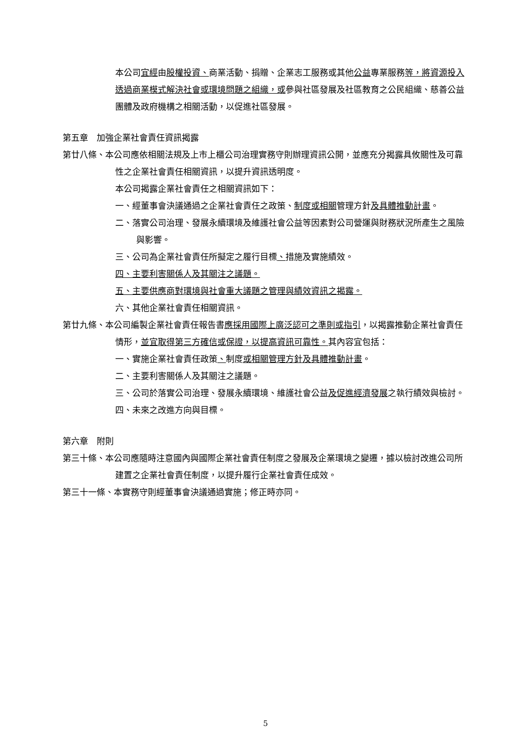本公司宜經由股權投資、商業活動、捐贈、企業志工服務或其他公益專業服務等，將資源投入透過商業模式解決社會或環境問題之組織，或參與社區發展及社區教育之公民組織、慈善公益團體及政府機構之相關活動，以促進社區發展。
第五章　加強企業社會責任資訊揭露
第廿八條、本公司應依相關法規及上市上櫃公司治理實務守則辦理資訊公開，並應充分揭露具攸關性及可靠性之企業社會責任相關資訊，以提升資訊透明度。
本公司揭露企業社會責任之相關資訊如下：
一、經董事會決議通過之企業社會責任之政策、制度或相關管理方針及具體推動計畫。
二、落實公司治理、發展永續環境及維護社會公益等因素對公司營運與財務狀況所產生之風險與影響。
三、公司為企業社會責任所擬定之履行目標、措施及實施績效。
四、主要利害關係人及其關注之議題。
五、主要供應商對環境與社會重大議題之管理與績效資訊之揭露。
六、其他企業社會責任相關資訊。
第廿九條、本公司編製企業社會責任報告書應採用國際上廣泛認可之準則或指引，以揭露推動企業社會責任情形，並宜取得第三方確信或保證，以提高資訊可靠性。其內容宜包括：
一、實施企業社會責任政策、制度或相關管理方針及具體推動計畫。
二、主要利害關係人及其關注之議題。
三、公司於落實公司治理、發展永續環境、維護社會公益及促進經濟發展之執行績效與檢討。
四、未來之改進方向與目標。
第六章　附則
第三十條、本公司應隨時注意國內與國際企業社會責任制度之發展及企業環境之變遷，據以檢討改進公司所建置之企業社會責任制度，以提升履行企業社會責任成效。
第三十一條、本實務守則經董事會決議通過實施；修正時亦同。
5